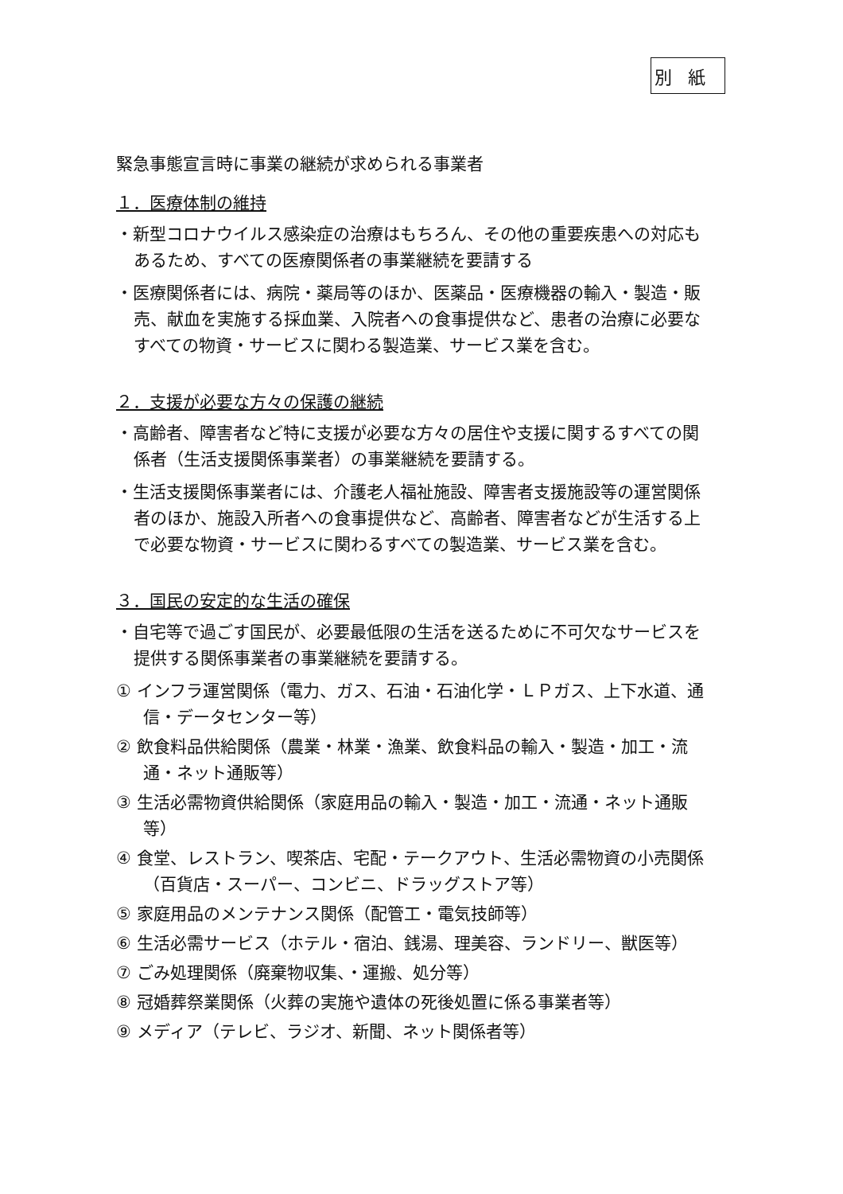別紙
緊急事態宣言時に事業の継続が求められる事業者
１．医療体制の維持
・新型コロナウイルス感染症の治療はもちろん、その他の重要疾患への対応もあるため、すべての医療関係者の事業継続を要請する
・医療関係者には、病院・薬局等のほか、医薬品・医療機器の輸入・製造・販売、献血を実施する採血業、入院者への食事提供など、患者の治療に必要なすべての物資・サービスに関わる製造業、サービス業を含む。
２．支援が必要な方々の保護の継続
・高齢者、障害者など特に支援が必要な方々の居住や支援に関するすべての関係者（生活支援関係事業者）の事業継続を要請する。
・生活支援関係事業者には、介護老人福祉施設、障害者支援施設等の運営関係者のほか、施設入所者への食事提供など、高齢者、障害者などが生活する上で必要な物資・サービスに関わるすべての製造業、サービス業を含む。
３．国民の安定的な生活の確保
・自宅等で過ごす国民が、必要最低限の生活を送るために不可欠なサービスを提供する関係事業者の事業継続を要請する。
① インフラ運営関係（電力、ガス、石油・石油化学・ＬＰガス、上下水道、通信・データセンター等）
② 飲食料品供給関係（農業・林業・漁業、飲食料品の輸入・製造・加工・流通・ネット通販等）
③ 生活必需物資供給関係（家庭用品の輸入・製造・加工・流通・ネット通販等）
④ 食堂、レストラン、喫茶店、宅配・テークアウト、生活必需物資の小売関係（百貨店・スーパー、コンビニ、ドラッグストア等）
⑤ 家庭用品のメンテナンス関係（配管工・電気技師等）
⑥ 生活必需サービス（ホテル・宿泊、銭湯、理美容、ランドリー、獣医等）
⑦ ごみ処理関係（廃棄物収集、・運搬、処分等）
⑧ 冠婚葬祭業関係（火葬の実施や遺体の死後処置に係る事業者等）
⑨ メディア（テレビ、ラジオ、新聞、ネット関係者等）